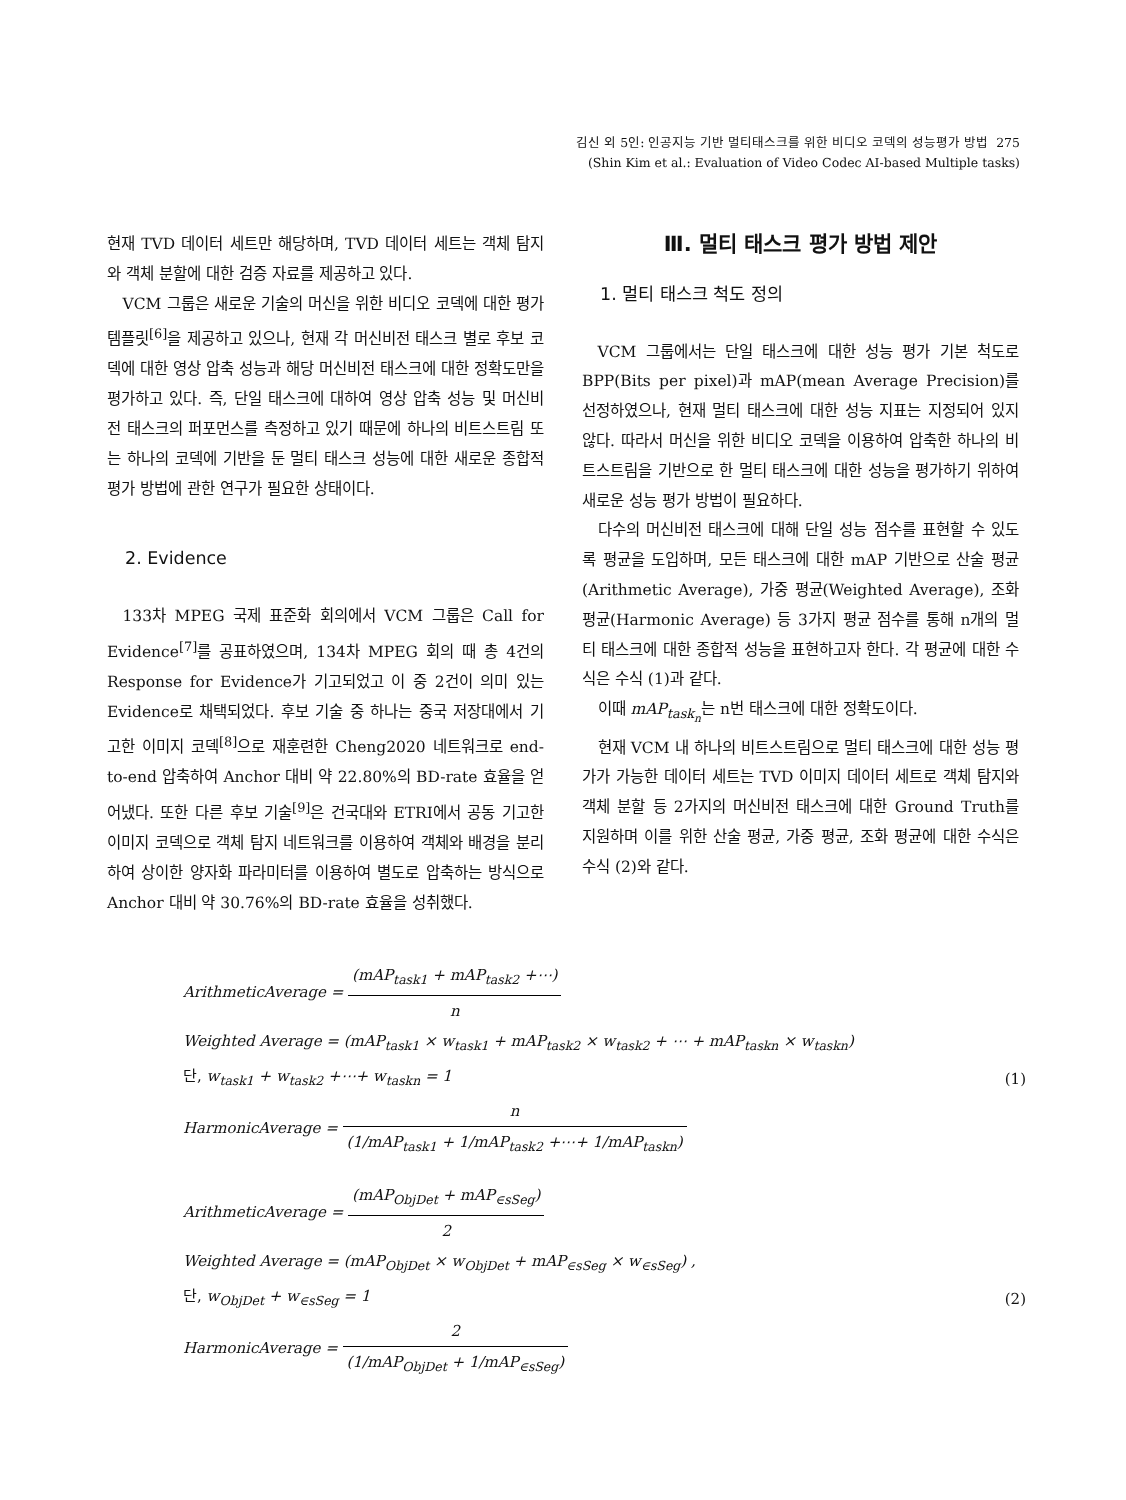김신 외 5인: 인공지능 기반 멀티태스크를 위한 비디오 코덱의 성능평가 방법 275
(Shin Kim et al.: Evaluation of Video Codec AI-based Multiple tasks)
현재 TVD 데이터 세트만 해당하며, TVD 데이터 세트는 객체 탐지와 객체 분할에 대한 검증 자료를 제공하고 있다.
VCM 그룹은 새로운 기술의 머신을 위한 비디오 코덱에 대한 평가 템플릿<sup>[6]</sup>을 제공하고 있으나, 현재 각 머신비전 태스크 별로 후보 코덱에 대한 영상 압축 성능과 해당 머신비전 태스크에 대한 정확도만을 평가하고 있다. 즉, 단일 태스크에 대하여 영상 압축 성능 및 머신비전 태스크의 퍼포먼스를 측정하고 있기 때문에 하나의 비트스트림 또는 하나의 코덱에 기반을 둔 멀티 태스크 성능에 대한 새로운 종합적 평가 방법에 관한 연구가 필요한 상태이다.
2. Evidence
133차 MPEG 국제 표준화 회의에서 VCM 그룹은 Call for Evidence<sup>[7]</sup>를 공표하였으며, 134차 MPEG 회의 때 총 4건의 Response for Evidence가 기고되었고 이 중 2건이 의미 있는 Evidence로 채택되었다. 후보 기술 중 하나는 중국 저장대에서 기고한 이미지 코덱<sup>[8]</sup>으로 재훈련한 Cheng2020 네트워크로 end-to-end 압축하여 Anchor 대비 약 22.80%의 BD-rate 효율을 얻어냈다. 또한 다른 후보 기술<sup>[9]</sup>은 건국대와 ETRI에서 공동 기고한 이미지 코덱으로 객체 탐지 네트워크를 이용하여 객체와 배경을 분리하여 상이한 양자화 파라미터를 이용하여 별도로 압축하는 방식으로 Anchor 대비 약 30.76%의 BD-rate 효율을 성취했다.
Ⅲ. 멀티 태스크 평가 방법 제안
1. 멀티 태스크 척도 정의
VCM 그룹에서는 단일 태스크에 대한 성능 평가 기본 척도로 BPP(Bits per pixel)과 mAP(mean Average Precision)를 선정하였으나, 현재 멀티 태스크에 대한 성능 지표는 지정되어 있지 않다. 따라서 머신을 위한 비디오 코덱을 이용하여 압축한 하나의 비트스트림을 기반으로 한 멀티 태스크에 대한 성능을 평가하기 위하여 새로운 성능 평가 방법이 필요하다.
다수의 머신비전 태스크에 대해 단일 성능 점수를 표현할 수 있도록 평균을 도입하며, 모든 태스크에 대한 mAP 기반으로 산술 평균(Arithmetic Average), 가중 평균(Weighted Average), 조화 평균(Harmonic Average) 등 3가지 평균 점수를 통해 n개의 멀티 태스크에 대한 종합적 성능을 표현하고자 한다. 각 평균에 대한 수식은 수식 (1)과 같다.
이때 mAP<sub>task<sub>n</sub></sub>는 n번 태스크에 대한 정확도이다.
현재 VCM 내 하나의 비트스트림으로 멀티 태스크에 대한 성능 평가가 가능한 데이터 세트는 TVD 이미지 데이터 세트로 객체 탐지와 객체 분할 등 2가지의 머신비전 태스크에 대한 Ground Truth를 지원하며 이를 위한 산술 평균, 가중 평균, 조화 평균에 대한 수식은 수식 (2)와 같다.
ArithmeticAverage = (mAP<sub>task1</sub> + mAP<sub>task2</sub> +⋯) n
Weighted Average = (mAP<sub>task1</sub> × w<sub>task1</sub> + mAP<sub>task2</sub> × w<sub>task2</sub> + ⋯ + mAP<sub>taskn</sub> × w<sub>taskn</sub>)
단, w<sub>task1</sub> + w<sub>task2</sub> +⋯+ w<sub>taskn</sub> = 1 (1)
HarmonicAverage = n (1/mAP<sub>task1</sub> + 1/mAP<sub>task2</sub> +⋯+ 1/mAP<sub>taskn</sub>)
ArithmeticAverage = (mAP<sub>ObjDet</sub> + mAP<sub>∈sSeg</sub>) 2
Weighted Average = (mAP<sub>ObjDet</sub> × w<sub>ObjDet</sub> + mAP<sub>∈sSeg</sub> × w<sub>∈sSeg</sub>) ,
단, w<sub>ObjDet</sub> + w<sub>∈sSeg</sub> = 1 (2)
HarmonicAverage = 2 (1/mAP<sub>ObjDet</sub> + 1/mAP<sub>∈sSeg</sub>)